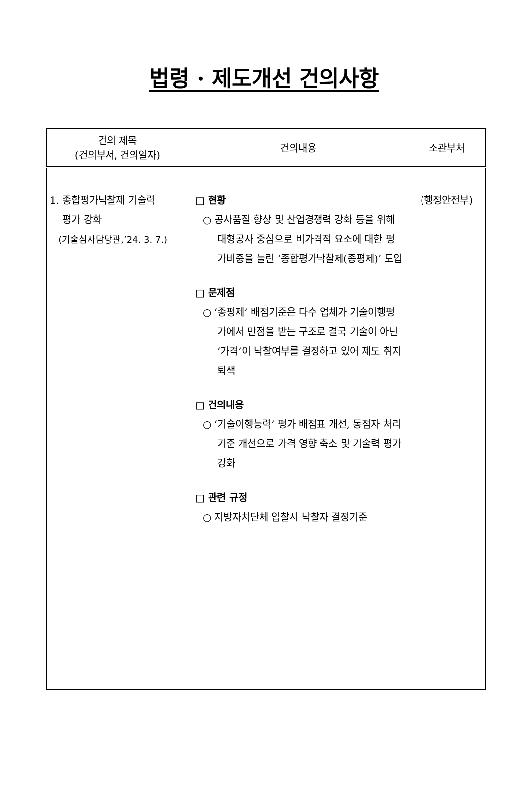법령 · 제도개선 건의사항
| 건의 제목 (건의부서, 건의일자) | 건의내용 | 소관부처 |
| --- | --- | --- |
| 1. 종합평가낙찰제 기술력 평가 강화 (기술심사담당관,’24. 3. 7.) | □ 현황 ○ 공사품질 향상 및 산업경쟁력 강화 등을 위해 대형공사 중심으로 비가격적 요소에 대한 평가비중을 늘린 ‘종합평가낙찰제(종평제)’ 도입 □ 문제점 ○ ‘종평제’ 배점기준은 다수 업체가 기술이행평가에서 만점을 받는 구조로 결국 기술이 아닌 ‘가격’이 낙찰여부를 결정하고 있어 제도 취지 퇴색 □ 건의내용 ○ ‘기술이행능력’ 평가 배점표 개선, 동점자 처리기준 개선으로 가격 영향 축소 및 기술력 평가 강화 □ 관련 규정 ○ 지방자치단체 입찰시 낙찰자 결정기준 | (행정안전부) |